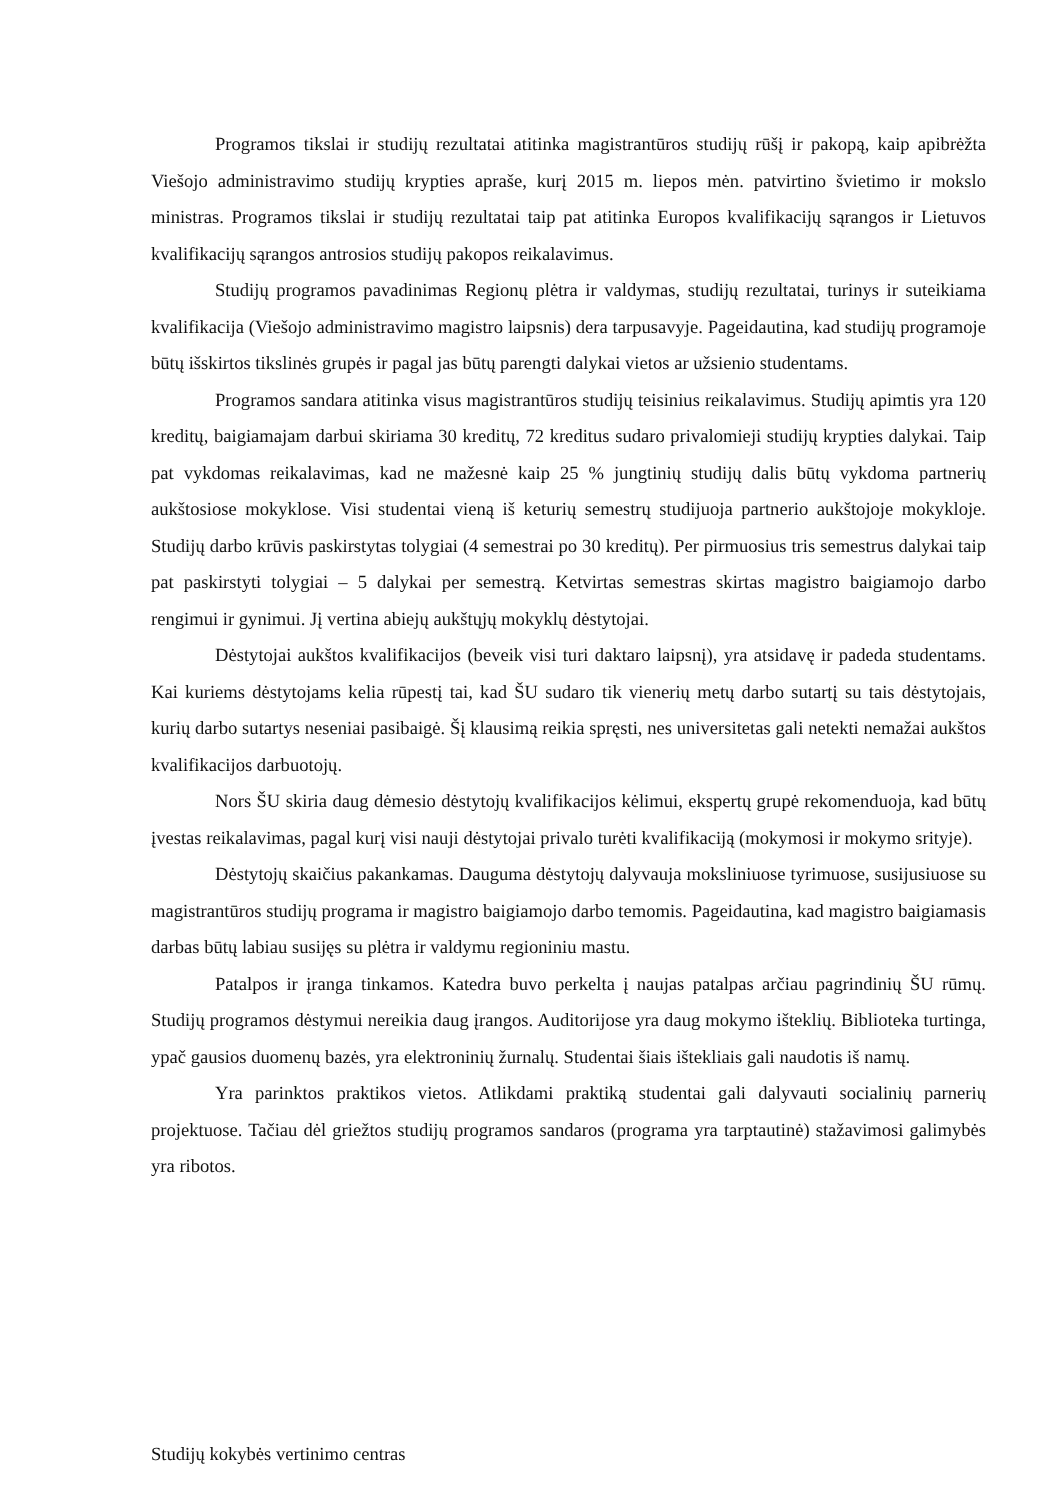Programos tikslai ir studijų rezultatai atitinka magistrantūros studijų rūšį ir pakopą, kaip apibrėžta Viešojo administravimo studijų krypties apraše, kurį 2015 m. liepos mėn. patvirtino švietimo ir mokslo ministras. Programos tikslai ir studijų rezultatai taip pat atitinka Europos kvalifikacijų sąrangos ir Lietuvos kvalifikacijų sąrangos antrosios studijų pakopos reikalavimus.
Studijų programos pavadinimas Regionų plėtra ir valdymas, studijų rezultatai, turinys ir suteikiama kvalifikacija (Viešojo administravimo magistro laipsnis) dera tarpusavyje. Pageidautina, kad studijų programoje būtų išskirtos tikslinės grupės ir pagal jas būtų parengti dalykai vietos ar užsienio studentams.
Programos sandara atitinka visus magistrantūros studijų teisinius reikalavimus. Studijų apimtis yra 120 kreditų, baigiamajam darbui skiriama 30 kreditų, 72 kreditus sudaro privalomieji studijų krypties dalykai. Taip pat vykdomas reikalavimas, kad ne mažesnė kaip 25 % jungtinių studijų dalis būtų vykdoma partnerių aukštosiose mokyklose. Visi studentai vieną iš keturių semestrų studijuoja partnerio aukštojoje mokykloje. Studijų darbo krūvis paskirstytas tolygiai (4 semestrai po 30 kreditų). Per pirmuosius tris semestrus dalykai taip pat paskirstyti tolygiai – 5 dalykai per semestrą. Ketvirtas semestras skirtas magistro baigiamojo darbo rengimui ir gynimui. Jį vertina abiejų aukštųjų mokyklų dėstytojai.
Dėstytojai aukštos kvalifikacijos (beveik visi turi daktaro laipsnį), yra atsidavę ir padeda studentams. Kai kuriems dėstytojams kelia rūpestį tai, kad ŠU sudaro tik vienerių metų darbo sutartį su tais dėstytojais, kurių darbo sutartys neseniai pasibaigė. Šį klausimą reikia spręsti, nes universitetas gali netekti nemažai aukštos kvalifikacijos darbuotojų.
Nors ŠU skiria daug dėmesio dėstytojų kvalifikacijos kėlimui, ekspertų grupė rekomenduoja, kad būtų įvestas reikalavimas, pagal kurį visi nauji dėstytojai privalo turėti kvalifikaciją (mokymosi ir mokymo srityje).
Dėstytojų skaičius pakankamas. Dauguma dėstytojų dalyvauja moksliniuose tyrimuose, susijusiuose su magistrantūros studijų programa ir magistro baigiamojo darbo temomis. Pageidautina, kad magistro baigiamasis darbas būtų labiau susijęs su plėtra ir valdymu regioniniu mastu.
Patalpos ir įranga tinkamos. Katedra buvo perkelta į naujas patalpas arčiau pagrindinių ŠU rūmų. Studijų programos dėstymui nereikia daug įrangos. Auditorijose yra daug mokymo išteklių. Biblioteka turtinga, ypač gausios duomenų bazės, yra elektroninių žurnalų. Studentai šiais ištekliais gali naudotis iš namų.
Yra parinktos praktikos vietos. Atlikdami praktiką studentai gali dalyvauti socialinių parnerių projektuose. Tačiau dėl griežtos studijų programos sandaros (programa yra tarptautinė) stažavimosi galimybės yra ribotos.
Studijų kokybės vertinimo centras